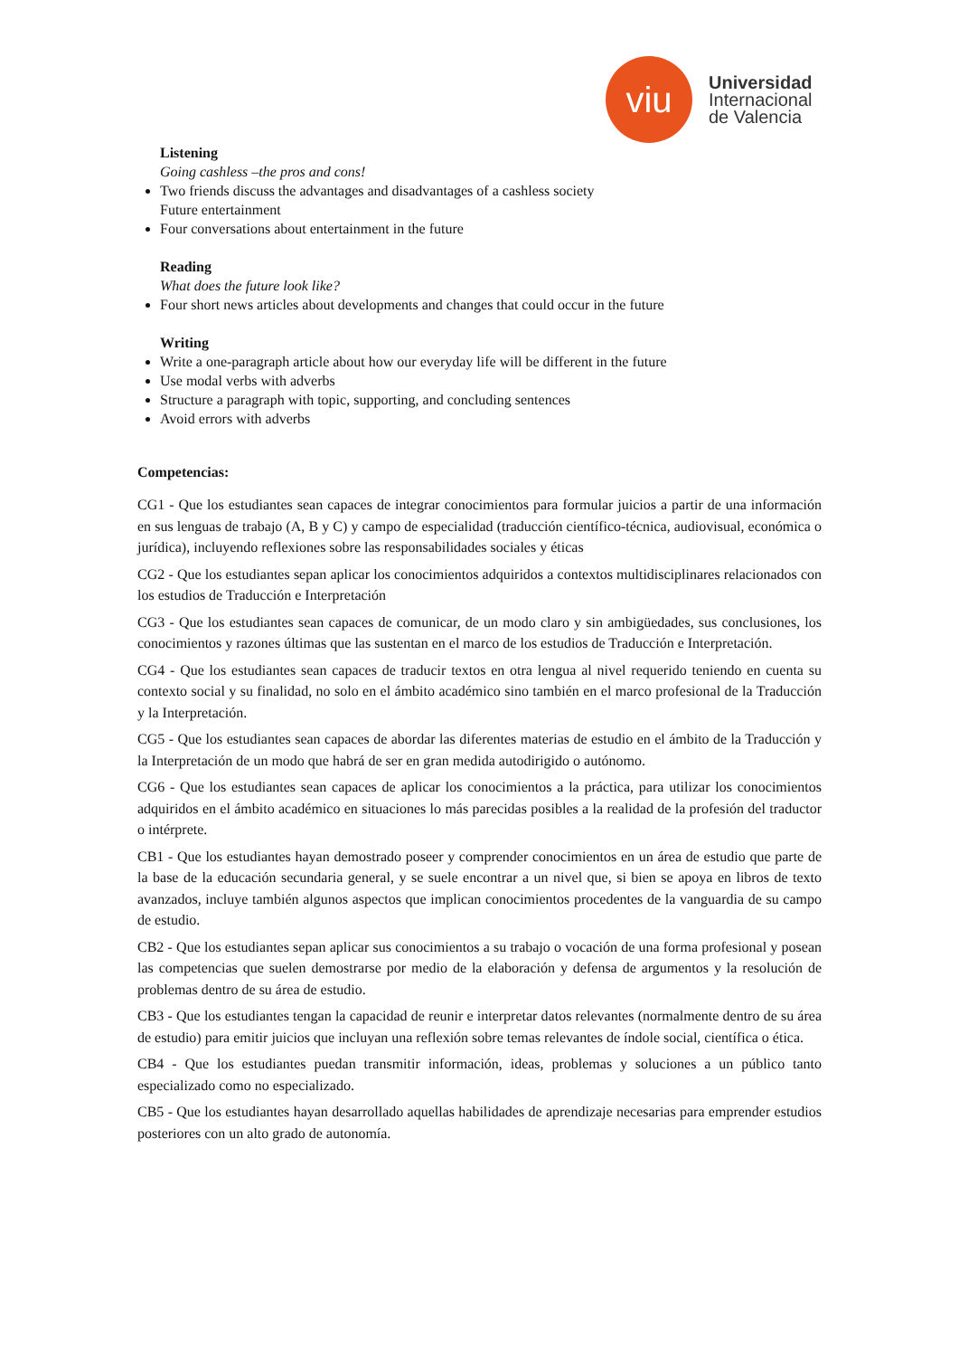viu
Universidad
Internacional
de Valencia
Listening
Going cashless –the pros and cons!
Two friends discuss the advantages and disadvantages of a cashless society
Future entertainment
Four conversations about entertainment in the future
Reading
What does the future look like?
Four short news articles about developments and changes that could occur in the future
Writing
Write a one-paragraph article about how our everyday life will be different in the future
Use modal verbs with adverbs
Structure a paragraph with topic, supporting, and concluding sentences
Avoid errors with adverbs
Competencias:
CG1 - Que los estudiantes sean capaces de integrar conocimientos para formular juicios a partir de una información en sus lenguas de trabajo (A, B y C) y campo de especialidad (traducción científico-técnica, audiovisual, económica o jurídica), incluyendo reflexiones sobre las responsabilidades sociales y éticas
CG2 - Que los estudiantes sepan aplicar los conocimientos adquiridos a contextos multidisciplinares relacionados con los estudios de Traducción e Interpretación
CG3 - Que los estudiantes sean capaces de comunicar, de un modo claro y sin ambigüedades, sus conclusiones, los conocimientos y razones últimas que las sustentan en el marco de los estudios de Traducción e Interpretación.
CG4 - Que los estudiantes sean capaces de traducir textos en otra lengua al nivel requerido teniendo en cuenta su contexto social y su finalidad, no solo en el ámbito académico sino también en el marco profesional de la Traducción y la Interpretación.
CG5 - Que los estudiantes sean capaces de abordar las diferentes materias de estudio en el ámbito de la Traducción y la Interpretación de un modo que habrá de ser en gran medida autodirigido o autónomo.
CG6 - Que los estudiantes sean capaces de aplicar los conocimientos a la práctica, para utilizar los conocimientos adquiridos en el ámbito académico en situaciones lo más parecidas posibles a la realidad de la profesión del traductor o intérprete.
CB1 - Que los estudiantes hayan demostrado poseer y comprender conocimientos en un área de estudio que parte de la base de la educación secundaria general, y se suele encontrar a un nivel que, si bien se apoya en libros de texto avanzados, incluye también algunos aspectos que implican conocimientos procedentes de la vanguardia de su campo de estudio.
CB2 - Que los estudiantes sepan aplicar sus conocimientos a su trabajo o vocación de una forma profesional y posean las competencias que suelen demostrarse por medio de la elaboración y defensa de argumentos y la resolución de problemas dentro de su área de estudio.
CB3 - Que los estudiantes tengan la capacidad de reunir e interpretar datos relevantes (normalmente dentro de su área de estudio) para emitir juicios que incluyan una reflexión sobre temas relevantes de índole social, científica o ética.
CB4 - Que los estudiantes puedan transmitir información, ideas, problemas y soluciones a un público tanto especializado como no especializado.
CB5 - Que los estudiantes hayan desarrollado aquellas habilidades de aprendizaje necesarias para emprender estudios posteriores con un alto grado de autonomía.